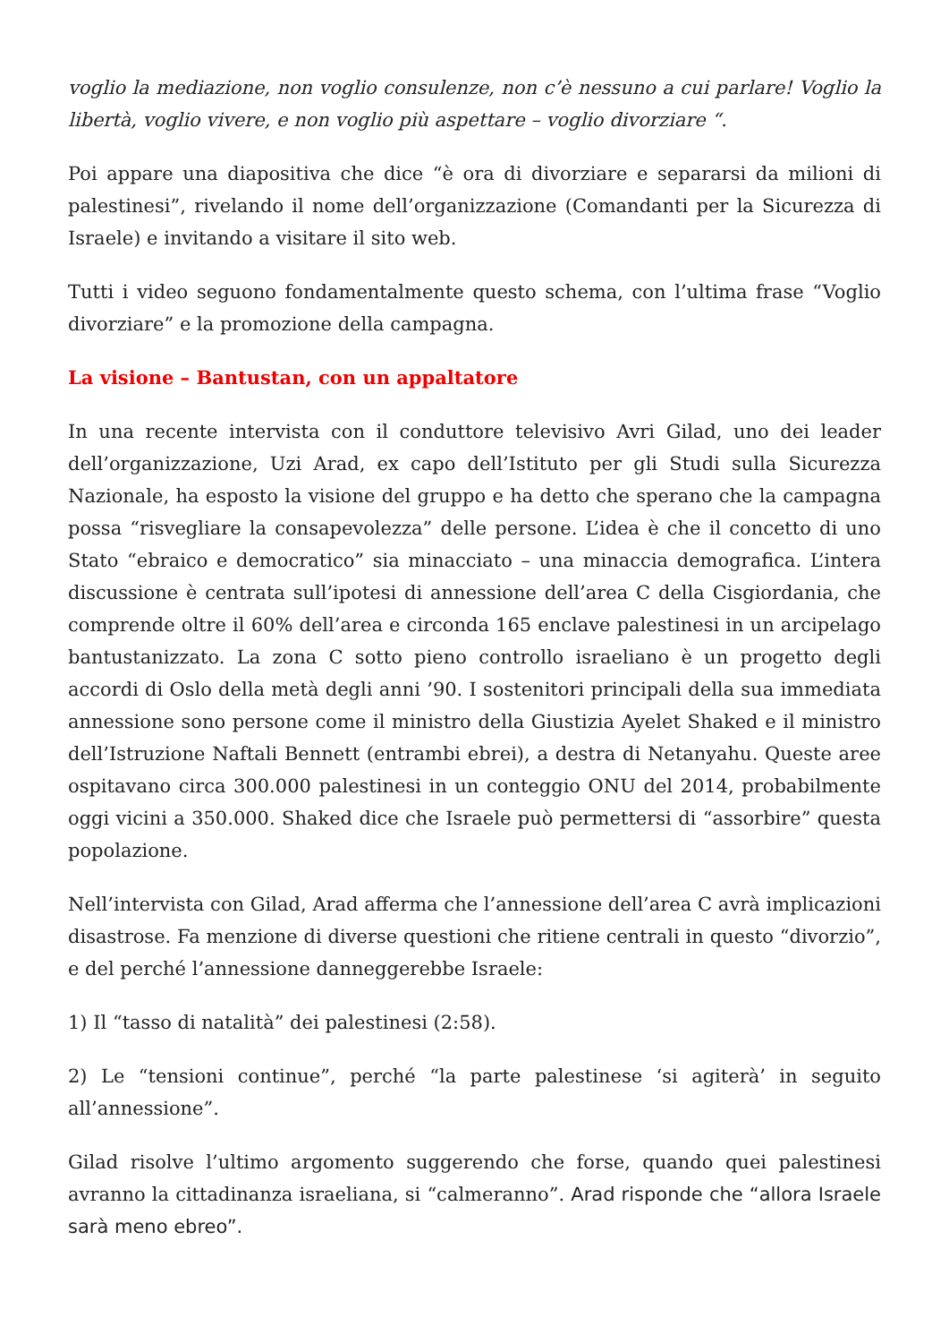voglio la mediazione, non voglio consulenze, non c’è nessuno a cui parlare! Voglio la libertà, voglio vivere, e non voglio più aspettare – voglio divorziare “.
Poi appare una diapositiva che dice “è ora di divorziare e separarsi da milioni di palestinesi”, rivelando il nome dell’organizzazione (Comandanti per la Sicurezza di Israele) e invitando a visitare il sito web.
Tutti i video seguono fondamentalmente questo schema, con l’ultima frase “Voglio divorziare” e la promozione della campagna.
La visione – Bantustan, con un appaltatore
In una recente intervista con il conduttore televisivo Avri Gilad, uno dei leader dell’organizzazione, Uzi Arad, ex capo dell’Istituto per gli Studi sulla Sicurezza Nazionale, ha esposto la visione del gruppo e ha detto che sperano che la campagna possa “risvegliare la consapevolezza” delle persone. L’idea è che il concetto di uno Stato “ebraico e democratico” sia minacciato – una minaccia demografica. L’intera discussione è centrata sull’ipotesi di annessione dell’area C della Cisgiordania, che comprende oltre il 60% dell’area e circonda 165 enclave palestinesi in un arcipelago bantustanizzato. La zona C sotto pieno controllo israeliano è un progetto degli accordi di Oslo della metà degli anni ’90. I sostenitori principali della sua immediata annessione sono persone come il ministro della Giustizia Ayelet Shaked e il ministro dell’Istruzione Naftali Bennett (entrambi ebrei), a destra di Netanyahu. Queste aree ospitavano circa 300.000 palestinesi in un conteggio ONU del 2014, probabilmente oggi vicini a 350.000. Shaked dice che Israele può permettersi di “assorbire” questa popolazione.
Nell’intervista con Gilad, Arad afferma che l’annessione dell’area C avrà implicazioni disastrose. Fa menzione di diverse questioni che ritiene centrali in questo “divorzio”, e del perché l’annessione danneggerebbe Israele:
1) Il “tasso di natalità” dei palestinesi (2:58).
2) Le “tensioni continue”, perché “la parte palestinese ‘si agiterà’ in seguito all’annessione”.
Gilad risolve l’ultimo argomento suggerendo che forse, quando quei palestinesi avranno la cittadinanza israeliana, si “calmeranno”. Arad risponde che “allora Israele sarà meno ebreo”.